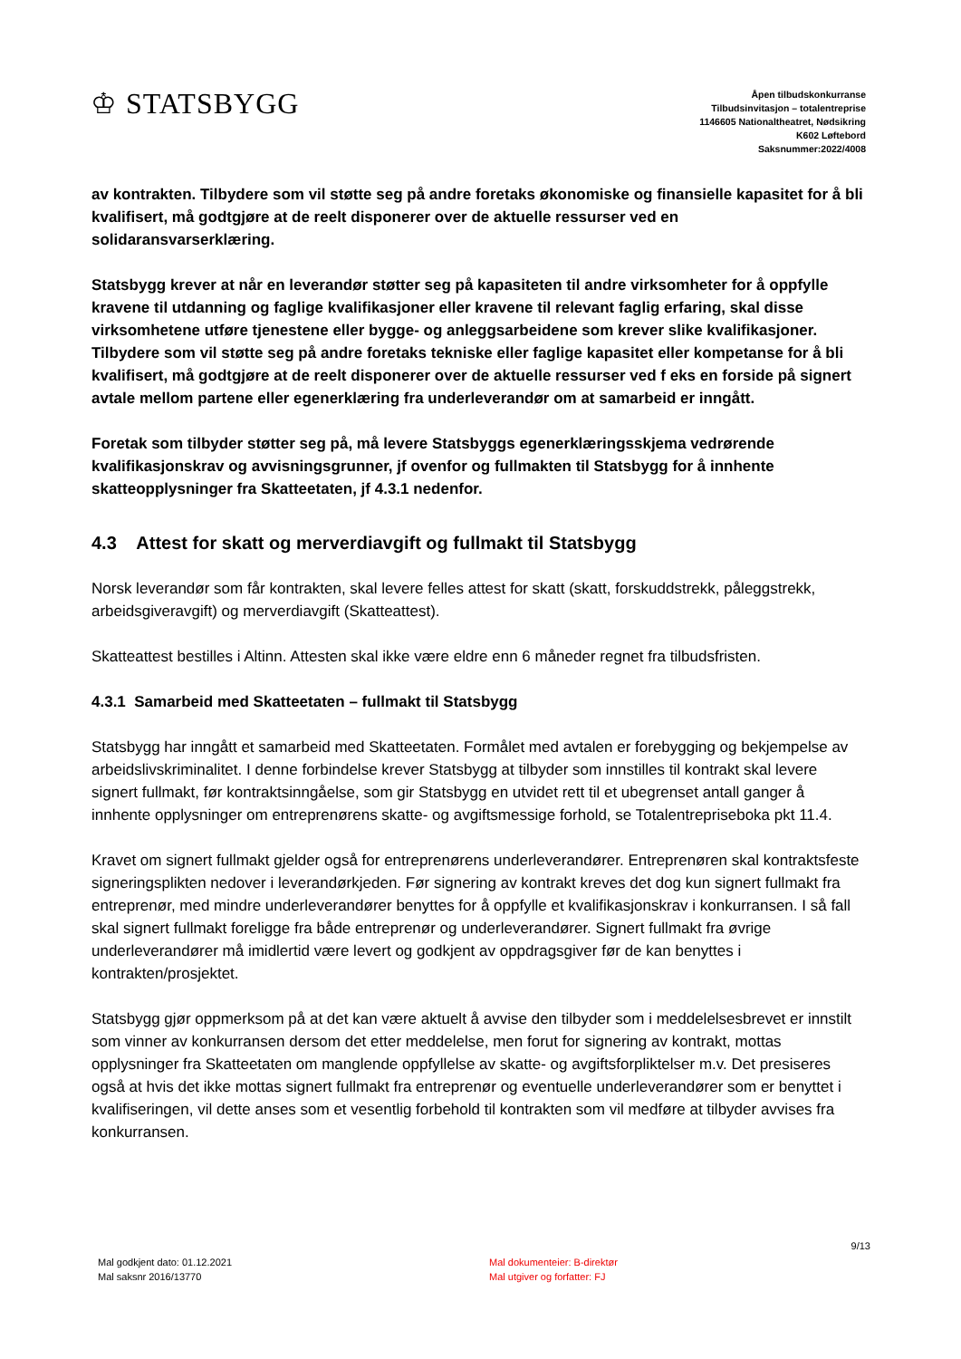♔ STATSBYGG
Åpen tilbudskonkurranse
Tilbudsinvitasjon – totalentreprise
1146605 Nationaltheatret, Nødsikring
K602 Løftebord
Saksnummer:2022/4008
av kontrakten. Tilbydere som vil støtte seg på andre foretaks økonomiske og finansielle kapasitet for å bli kvalifisert, må godtgjøre at de reelt disponerer over de aktuelle ressurser ved en solidaransvarserklæring.
Statsbygg krever at når en leverandør støtter seg på kapasiteten til andre virksomheter for å oppfylle kravene til utdanning og faglige kvalifikasjoner eller kravene til relevant faglig erfaring, skal disse virksomhetene utføre tjenestene eller bygge- og anleggsarbeidene som krever slike kvalifikasjoner. Tilbydere som vil støtte seg på andre foretaks tekniske eller faglige kapasitet eller kompetanse for å bli kvalifisert, må godtgjøre at de reelt disponerer over de aktuelle ressurser ved f eks en forside på signert avtale mellom partene eller egenerklæring fra underleverandør om at samarbeid er inngått.
Foretak som tilbyder støtter seg på, må levere Statsbyggs egenerklæringsskjema vedrørende kvalifikasjonskrav og avvisningsgrunner, jf ovenfor og fullmakten til Statsbygg for å innhente skatteopplysninger fra Skatteetaten, jf 4.3.1 nedenfor.
4.3 Attest for skatt og merverdiavgift og fullmakt til Statsbygg
Norsk leverandør som får kontrakten, skal levere felles attest for skatt (skatt, forskuddstrekk, påleggstrekk, arbeidsgiveravgift) og merverdiavgift (Skatteattest).
Skatteattest bestilles i Altinn. Attesten skal ikke være eldre enn 6 måneder regnet fra tilbudsfristen.
4.3.1 Samarbeid med Skatteetaten – fullmakt til Statsbygg
Statsbygg har inngått et samarbeid med Skatteetaten. Formålet med avtalen er forebygging og bekjempelse av arbeidslivskriminalitet. I denne forbindelse krever Statsbygg at tilbyder som innstilles til kontrakt skal levere signert fullmakt, før kontraktsinngåelse, som gir Statsbygg en utvidet rett til et ubegrenset antall ganger å innhente opplysninger om entreprenørens skatte- og avgiftsmessige forhold, se Totalentrepriseboka pkt 11.4.
Kravet om signert fullmakt gjelder også for entreprenørens underleverandører. Entreprenøren skal kontraktsfeste signeringsplikten nedover i leverandørkjeden. Før signering av kontrakt kreves det dog kun signert fullmakt fra entreprenør, med mindre underleverandører benyttes for å oppfylle et kvalifikasjonskrav i konkurransen. I så fall skal signert fullmakt foreligge fra både entreprenør og underleverandører. Signert fullmakt fra øvrige underleverandører må imidlertid være levert og godkjent av oppdragsgiver før de kan benyttes i kontrakten/prosjektet.
Statsbygg gjør oppmerksom på at det kan være aktuelt å avvise den tilbyder som i meddelelsesbrevet er innstilt som vinner av konkurransen dersom det etter meddelelse, men forut for signering av kontrakt, mottas opplysninger fra Skatteetaten om manglende oppfyllelse av skatte- og avgiftsforpliktelser m.v. Det presiseres også at hvis det ikke mottas signert fullmakt fra entreprenør og eventuelle underleverandører som er benyttet i kvalifiseringen, vil dette anses som et vesentlig forbehold til kontrakten som vil medføre at tilbyder avvises fra konkurransen.
9/13
Mal godkjent dato: 01.12.2021
Mal saksnr 2016/13770
Mal dokumenteier: B-direktør
Mal utgiver og forfatter: FJ